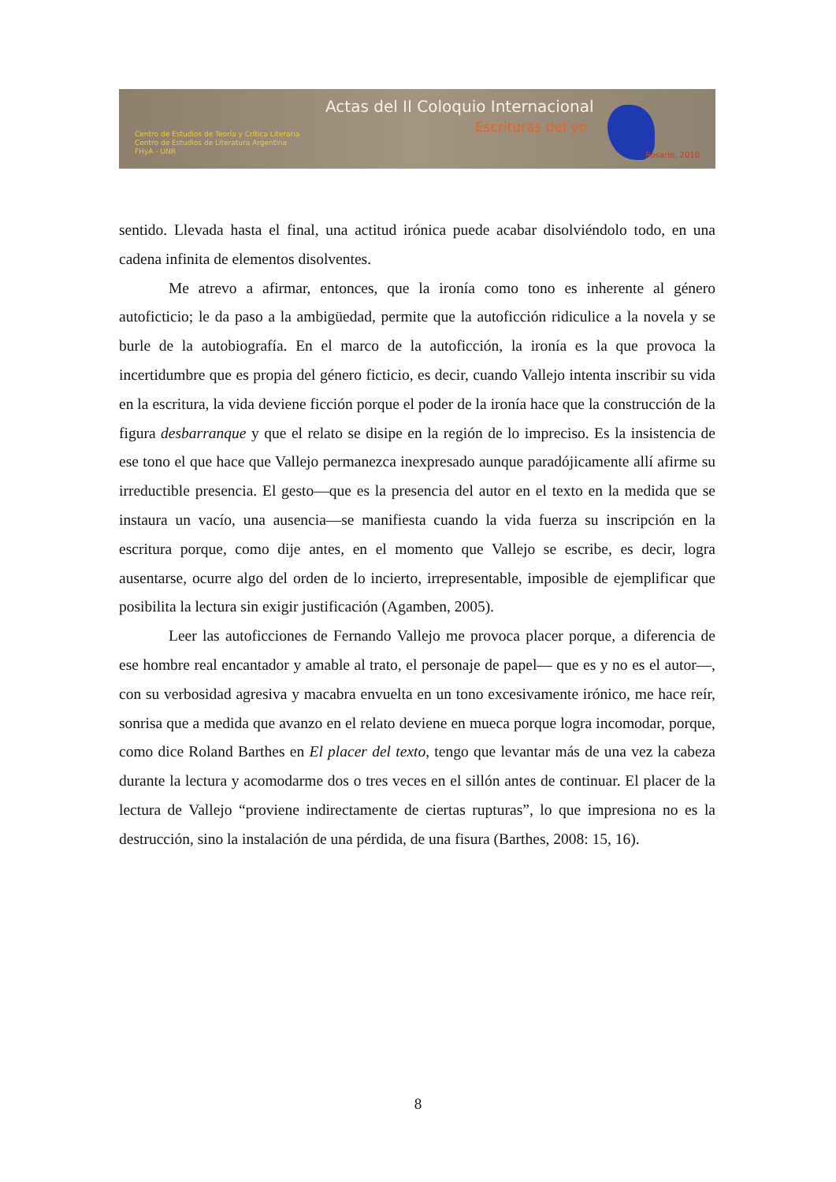Actas del II Coloquio Internacional
Escrituras del yo
Centro de Estudios de Teoría y Crítica Literaria
Centro de Estudios de Literatura Argentina
FHyA - UNR
Rosario, 2010
sentido. Llevada hasta el final, una actitud irónica puede acabar disolviéndolo todo, en una cadena infinita de elementos disolventes.
Me atrevo a afirmar, entonces, que la ironía como tono es inherente al género autoficticio; le da paso a la ambigüedad, permite que la autoficción ridiculice a la novela y se burle de la autobiografía. En el marco de la autoficción, la ironía es la que provoca la incertidumbre que es propia del género ficticio, es decir, cuando Vallejo intenta inscribir su vida en la escritura, la vida deviene ficción porque el poder de la ironía hace que la construcción de la figura desbarranque y que el relato se disipe en la región de lo impreciso. Es la insistencia de ese tono el que hace que Vallejo permanezca inexpresado aunque paradójicamente allí afirme su irreductible presencia. El gesto—que es la presencia del autor en el texto en la medida que se instaura un vacío, una ausencia—se manifiesta cuando la vida fuerza su inscripción en la escritura porque, como dije antes, en el momento que Vallejo se escribe, es decir, logra ausentarse, ocurre algo del orden de lo incierto, irrepresentable, imposible de ejemplificar que posibilita la lectura sin exigir justificación (Agamben, 2005).
Leer las autoficciones de Fernando Vallejo me provoca placer porque, a diferencia de ese hombre real encantador y amable al trato, el personaje de papel— que es y no es el autor—, con su verbosidad agresiva y macabra envuelta en un tono excesivamente irónico, me hace reír, sonrisa que a medida que avanzo en el relato deviene en mueca porque logra incomodar, porque, como dice Roland Barthes en El placer del texto, tengo que levantar más de una vez la cabeza durante la lectura y acomodarme dos o tres veces en el sillón antes de continuar. El placer de la lectura de Vallejo “proviene indirectamente de ciertas rupturas”, lo que impresiona no es la destrucción, sino la instalación de una pérdida, de una fisura (Barthes, 2008: 15, 16).
8